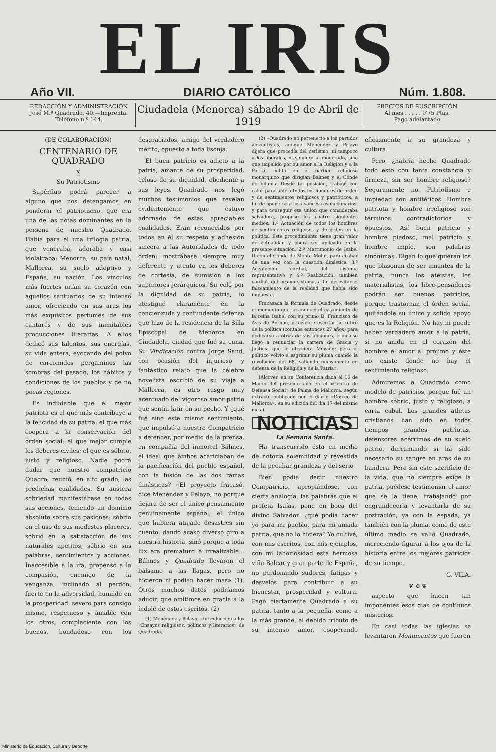EL IRIS
Año VII. DIARIO CATÓLICO Núm. 1.808.
REDACCIÓN Y ADMINISTRACIÓN
José M.ª Quadrado, 40.—Imprenta.
Teléfono n.º 144.
Ciudadela (Menorca) sábado 19 de Abril de 1919
PRECIOS DE SUSCRIPCIÓN
Al mes . . . . . 0'75 Ptas.
Pago adelantado
(DE COLABORACIÓN)
CENTENARIO DE QUADRADO
X
Su Patriotismo
Supérfluo podrá parecer a alguno que nos detengamos en ponderar el patriotismo, que era una de las notas dominantes en la persona de nuestro Quadrado. Había para él una trilogía patria, que veneraba, adoraba y casi idolatraba: Menorca, su país natal, Mallorca, su suelo adoptivo y España, su nación. Los vínculos más fuertes unían su corazón con aquellos santuarios de su intenso amor, ofreciendo en sus aras los más exquisitos perfumes de sus cantares y de sus inimitables producciones literarias. A ellos dedicó sus talentos, sus energías, su vida entera, evocando del polvo de carcomidos pergaminos las sombras del pasado, los hábitos y condiciones de los pueblos y de no pocas regiones.
Es indudable que el mejor patriota es el que más contribuye a la felicidad de su patria; el que más coopera a la conservación del órden social; el que mejor cumple los deberes civiles; el que es sóbrio, justo y religioso. Nadie podrá dudar que nuestro compatricio Quadro, reunió, en alto grado, las predichas cualidades. Su austera sobriedad manifestábase en todas sus acciones, teniendo un dominio absoluto sobre sus pasiones: sóbrio en el uso de sus modestos placeres, sóbrio en la satisfacción de sus naturales apetitos, sóbrio en sus palabras, sentimientos y acciones. Inaccesible a la ira, propenso a la compasión, enemigo de la venganza, inclinado al perdón, fuerte en la adversidad, humilde en la prosperidad: severo para consigo mismo, respetuoso y amable con los otros, complaciente con los buenos, bondadoso con los desgraciados, amigo del verdadero mérito, opuesto a toda lisonja.
El buen patricio es adicto a la patria, amante de su prosperidad, celoso de su dignidad, obediente a sus leyes. Quadrado nos legó muchos testimonios que revelan evidentemente que estuvo adornado de estas apreciables cualidades. Eran reconocidos por todos en él su respeto y adhesión sincera a las Autoridades de todo órden; mostrábase siempre muy deferente y atento en los deberes de cortesía, de sumisión a los superiores jerárquicos. Su celo por la dignidad de su patria, lo atestiguó claramente en la concienzuda y contundente defensa que hizo de la residencia de la Silla Episcopal de Menorca en Ciudadela, ciudad que fué su cuna. Su Vindicación contra Jorge Sand, con ocasión del injurioso y fantástico relato que la célebre novelista escribió de su viaje a Mallorca, es otro rasgo muy acentuado del vigoroso amor patrio que sentía latir en su pecho. Y ¿qué fué sino este mismo sentimiento, que impulsó a nuestro Compatricio a defender, por medio de la prensa, en compañía del inmortal Bálmes, el ideal que ámbos acariciaban de la pacificación del pueblo español, con la fusión de las dos ramas dinásticas? «El proyecto fracasó, dice Menéndez y Pelayo, no porque dejara de ser el único pensamiento genuinamente español, el único que hubiera atajado desastres sin cuento, dando acaso diverso giro a nuestra historia, sinó porque a toda luz era prematuro e irrealizable... Bálmes y Quadrado llevaron el bálsamo a las llagas, pero no hicieron ni podían hacer mas» (1). Otros muchos datos podríamos aducir, que omitimos en gracia a la índole de estos escritos. (2)
(1) Menéndez y Pelayo. «Introducción a los «Ensayos religiosos, políticos y literarios» de Quadrado.
(2) «Quadrado no perteneció a los partidos absolutistas, aunque Menéndez y Pelayo dijera que procedía del carlismo, ni tampoco a los liberales, ni siquiera al moderado, sino que impelido por su amor a la Religión y a la Patria, militó en el partido religioso monárquico que dirigían Balmes y el Conde de Vilumа. Desde tal posición, trabajó con calor para unir a todos los hombres de órden y de sentimientos religiosos y patrióticos, a fin de oponerse a los avances revolucionarios, y para conseguir esa unión que consideraba salvadora, propuso los cuatro siguientes medios: 1.º Actuación de todos los hombres de sentimientos religiosos y de órden en la política. Este procedimiento tiene gran valor de actualidad y podrá ser aplicado en la presente situación. 2.º Matrimonio de Isabel II con el Conde de Monte Molin, para acabar de una vez con la cuestión dinástica. 3.º Aceptación cordial, del sistema representativo y 4.º Realización, tambien cordial, del mismo sistema, a fin de evitar el falseamiento de la realidad que había sido impuesta.
Fracasada la fórmula de Quadrado, desde el momento que se anunció el casamiento de la reina Isabel con su primo D. Francisco de Asis de Borbón, el célebre escritor se retiró de la política (contaba entonces 27 años) para dedicarse a otras de sus aficiones, e incluso llegó a renunciar la cartera de Gracia y Justicia que le ofreciera Moyano; pero el político volvió a esgrimir su pluma cuando la revolución del 68, saliendo nuevamente en defensa de la Religión y de la Patria».
(Alcover, en su Conferencia dada el 16 de Marzo del presente año en el «Centro de Defensa Social» de Palma de Mallorca, según extracto publicado por el diario «Correo de Mallorca», en su edición del día 17 del mismo mes.)
NOTICIAS
La Semana Santa.
Ha transcurrido ésta en medio de notoria solemnidad y revestida de la peculiar grandeza y del serio
Bien podía decir nuestro Compatricio, apropiándose, con cierta analogía, las palabras que el profeta Isaías, pone en boca del divino Salvador: ¿qué podía hacer yo para mi pueblo, para mi amada patria, que no lo hiciera? Yo cultivé, con mis escritos, con mis ejemplos, con mi laboriosidad esta hermosa viña Balear y gran parte de España, no perdonando sudores, fatigas y desvelos para contribuir a su bienestar, prosperidad y cultura. Pagó ciertamente Quadrado a su patria, tanto a la pequeña, como a la más grande, el debido tributo de su intenso amor, cooperando eficazmente a su grandeza y cultura.
Pero, ¿habría hecho Quadrado todo esto con tanta constancia y firmeza, sin ser hombre religioso? Seguramente no. Patriotismo e impiedad son antitéticos. Hombre patriota y hombre irreligioso son términos contradictorios y opuestos. Así buen patricio y hombre piadoso, mal patricio y hombre impío, son palabras sinónimas. Digan lo que quieran los que blasonan de ser amantes de la patria, nunca los ateistas, los materialistas, los libre-pensadores podrán ser buenos patricios, porque trastornan el órden social, quitándole su único y sólido apoyo que es la Religión. No hay ni puede haber verdadero amor a la patria, si no anida en el corazón del hombre el amor al prójimo y éste no existe donde no hay el sentimiento religioso.
Admiremos a Quadrado como modelo de patricios, porque fué un hombre sóbrio, justo y religioso, a carta cabal. Los grandes atletas cristianos han sido en todos tiempos grandes patriotas, defensores acérrimos de su suelo patrio, derramando si ha sido necesario su sangre en aras de su bandera. Pero sin este sacrificio de la vida, que no siempre exige la patria, puédese testimoniar el amor que se la tiene, trabajando por engrandecerla y levantarla de su postración, ya con la espada, ya también con la pluma, como de este último medio se valió Quadrado, mereciendo figurar a los ojos de la historia entre los mejores patricios de su tiempo.
G. VILA.
❦ ✥ ❦
aspecto que hacen tan imponentes esos días de continuos misterios.
En casi todas las iglesias se levantaron Monumentos que fueron
Ministerio de Educación, Cultura y Deporte